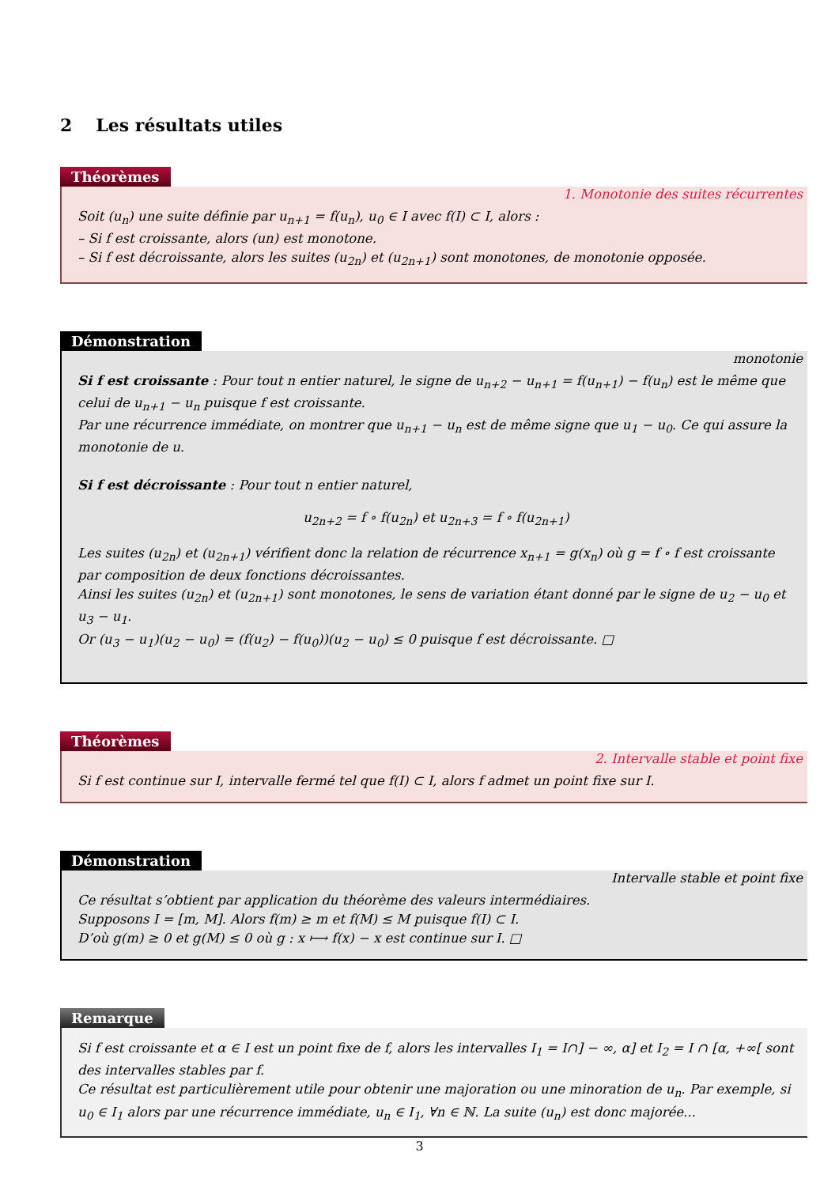2 Les résultats utiles
Théorèmes
1. Monotonie des suites récurrentes
Soit (u<sub>n</sub>) une suite définie par u<sub>n+1</sub> = f(u<sub>n</sub>), u<sub>0</sub> ∈ I avec f(I) ⊂ I, alors :
– Si f est croissante, alors (un) est monotone.
– Si f est décroissante, alors les suites (u<sub>2n</sub>) et (u<sub>2n+1</sub>) sont monotones, de monotonie opposée.
Démonstration
monotonie
Si f est croissante : Pour tout n entier naturel, le signe de u<sub>n+2</sub> − u<sub>n+1</sub> = f(u<sub>n+1</sub>) − f(u<sub>n</sub>) est le même que celui de u<sub>n+1</sub> − u<sub>n</sub> puisque f est croissante.
Par une récurrence immédiate, on montrer que u<sub>n+1</sub> − u<sub>n</sub> est de même signe que u<sub>1</sub> − u<sub>0</sub>. Ce qui assure la monotonie de u.
Si f est décroissante : Pour tout n entier naturel,
u<sub>2n+2</sub> = f ∘ f(u<sub>2n</sub>) et u<sub>2n+3</sub> = f ∘ f(u<sub>2n+1</sub>)
Les suites (u<sub>2n</sub>) et (u<sub>2n+1</sub>) vérifient donc la relation de récurrence x<sub>n+1</sub> = g(x<sub>n</sub>) où g = f ∘ f est croissante par composition de deux fonctions décroissantes.
Ainsi les suites (u<sub>2n</sub>) et (u<sub>2n+1</sub>) sont monotones, le sens de variation étant donné par le signe de u<sub>2</sub> − u<sub>0</sub> et u<sub>3</sub> − u<sub>1</sub>.
Or (u<sub>3</sub> − u<sub>1</sub>)(u<sub>2</sub> − u<sub>0</sub>) = (f(u<sub>2</sub>) − f(u<sub>0</sub>))(u<sub>2</sub> − u<sub>0</sub>) ≤ 0 puisque f est décroissante. □
Théorèmes
2. Intervalle stable et point fixe
Si f est continue sur I, intervalle fermé tel que f(I) ⊂ I, alors f admet un point fixe sur I.
Démonstration
Intervalle stable et point fixe
Ce résultat s’obtient par application du théorème des valeurs intermédiaires.
Supposons I = [m, M]. Alors f(m) ≥ m et f(M) ≤ M puisque f(I) ⊂ I.
D’où g(m) ≥ 0 et g(M) ≤ 0 où g : x ⟼ f(x) − x est continue sur I. □
Remarque
Si f est croissante et α ∈ I est un point fixe de f, alors les intervalles I<sub>1</sub> = I∩] − ∞, α] et I<sub>2</sub> = I ∩ [α, +∞[ sont des intervalles stables par f.
Ce résultat est particulièrement utile pour obtenir une majoration ou une minoration de u<sub>n</sub>. Par exemple, si u<sub>0</sub> ∈ I<sub>1</sub> alors par une récurrence immédiate, u<sub>n</sub> ∈ I<sub>1</sub>, ∀n ∈ ℕ. La suite (u<sub>n</sub>) est donc majorée...
3